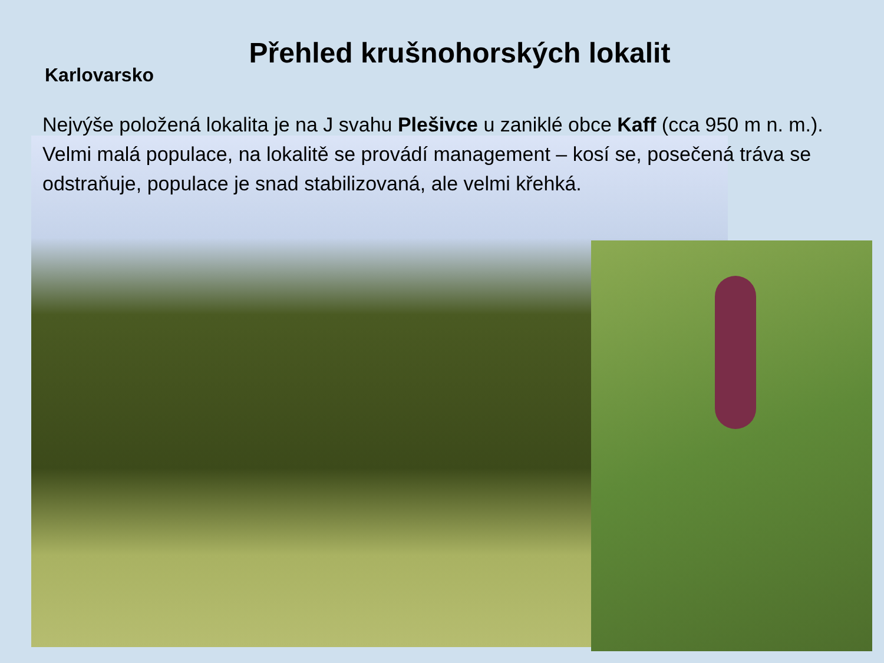Přehled krušnohorských lokalit
Karlovarsko
Nejvýše položená lokalita je na J svahu Plešivce u zaniklé obce Kaff (cca 950 m n. m.). Velmi malá populace, na lokalitě se provádí management – kosí se, posečená tráva se odstraňuje, populace je snad stabilizovaná, ale velmi křehká.